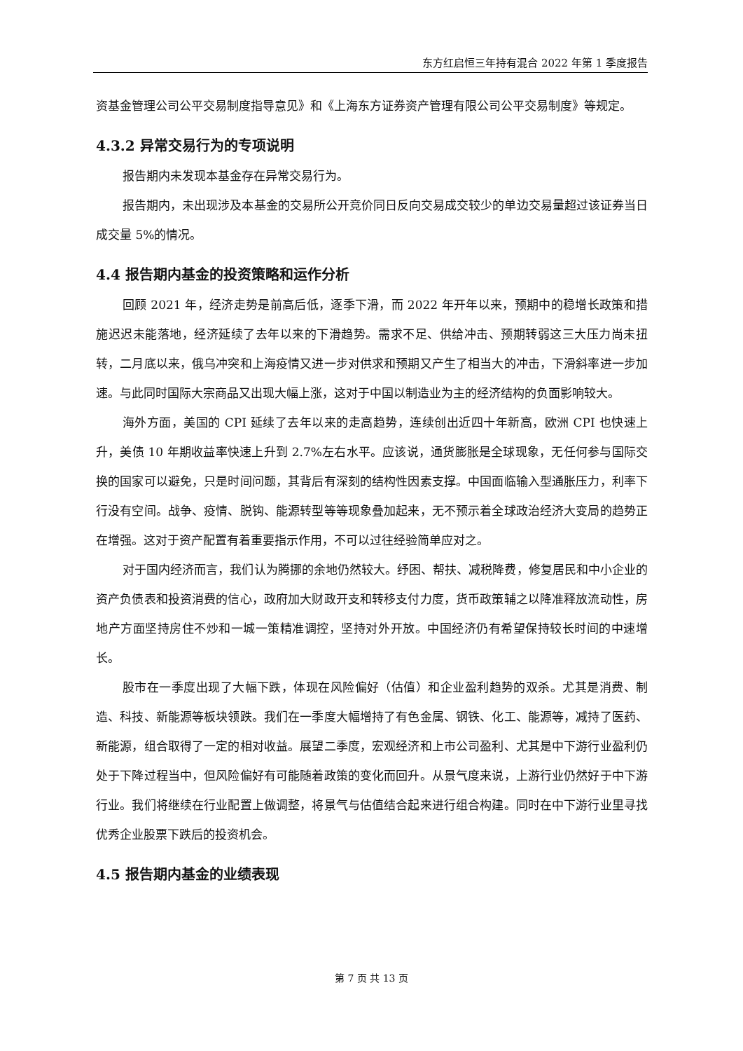东方红启恒三年持有混合 2022 年第 1 季度报告
资基金管理公司公平交易制度指导意见》和《上海东方证券资产管理有限公司公平交易制度》等规定。
4.3.2 异常交易行为的专项说明
报告期内未发现本基金存在异常交易行为。
报告期内，未出现涉及本基金的交易所公开竞价同日反向交易成交较少的单边交易量超过该证券当日成交量 5%的情况。
4.4 报告期内基金的投资策略和运作分析
回顾 2021 年，经济走势是前高后低，逐季下滑，而 2022 年开年以来，预期中的稳增长政策和措施迟迟未能落地，经济延续了去年以来的下滑趋势。需求不足、供给冲击、预期转弱这三大压力尚未扭转，二月底以来，俄乌冲突和上海疫情又进一步对供求和预期又产生了相当大的冲击，下滑斜率进一步加速。与此同时国际大宗商品又出现大幅上涨，这对于中国以制造业为主的经济结构的负面影响较大。
海外方面，美国的 CPI 延续了去年以来的走高趋势，连续创出近四十年新高，欧洲 CPI 也快速上升，美债 10 年期收益率快速上升到 2.7%左右水平。应该说，通货膨胀是全球现象，无任何参与国际交换的国家可以避免，只是时间问题，其背后有深刻的结构性因素支撑。中国面临输入型通胀压力，利率下行没有空间。战争、疫情、脱钩、能源转型等等现象叠加起来，无不预示着全球政治经济大变局的趋势正在增强。这对于资产配置有着重要指示作用，不可以过往经验简单应对之。
对于国内经济而言，我们认为腾挪的余地仍然较大。纾困、帮扶、减税降费，修复居民和中小企业的资产负债表和投资消费的信心，政府加大财政开支和转移支付力度，货币政策辅之以降准释放流动性，房地产方面坚持房住不炒和一城一策精准调控，坚持对外开放。中国经济仍有希望保持较长时间的中速增长。
股市在一季度出现了大幅下跌，体现在风险偏好（估值）和企业盈利趋势的双杀。尤其是消费、制造、科技、新能源等板块领跌。我们在一季度大幅增持了有色金属、钢铁、化工、能源等，减持了医药、新能源，组合取得了一定的相对收益。展望二季度，宏观经济和上市公司盈利、尤其是中下游行业盈利仍处于下降过程当中，但风险偏好有可能随着政策的变化而回升。从景气度来说，上游行业仍然好于中下游行业。我们将继续在行业配置上做调整，将景气与估值结合起来进行组合构建。同时在中下游行业里寻找优秀企业股票下跌后的投资机会。
4.5 报告期内基金的业绩表现
第 7 页 共 13 页